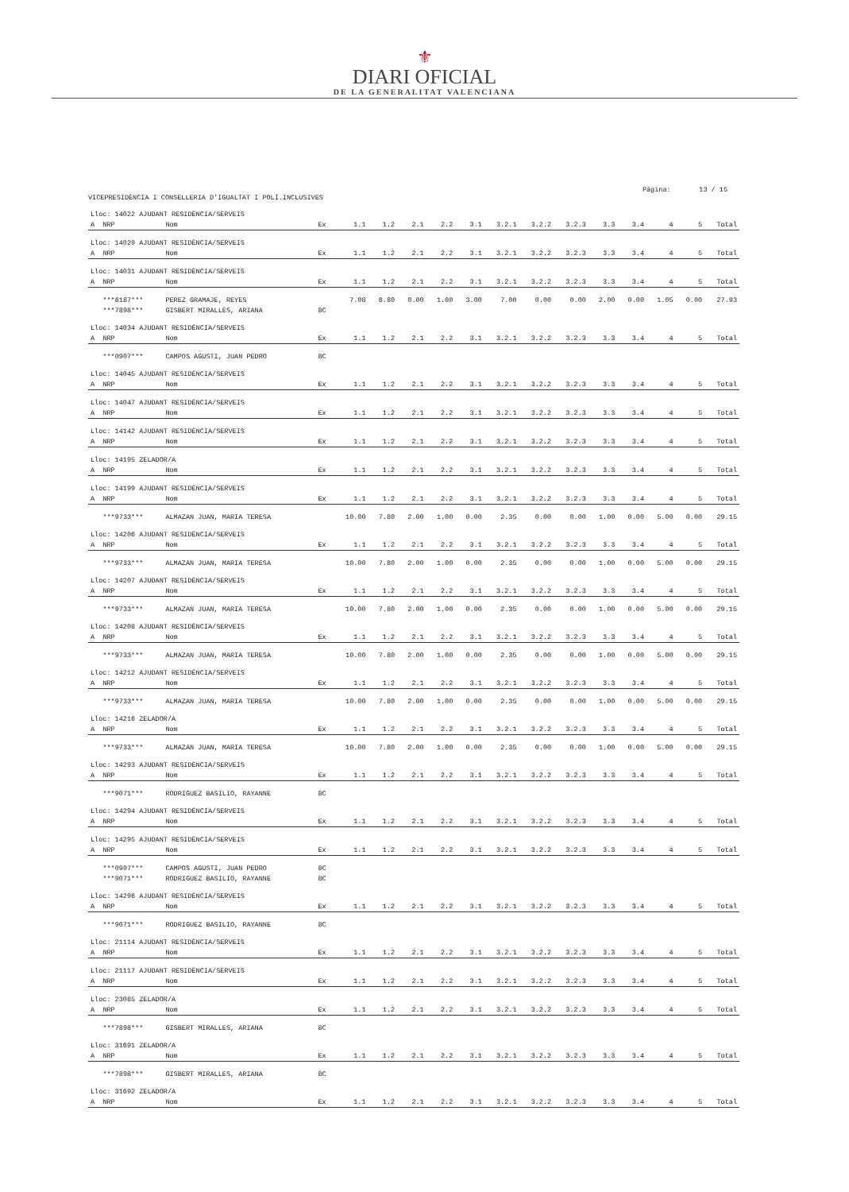⚜
DIARI OFICIAL
DE LA GENERALITAT VALENCIANA
Página: 13 / 15
VICEPRESIDÈNCIA I CONSELLERIA D'IGUALTAT I POLÍ.INCLUSIVES
| Lloc: 14022 AJUDANT RESIDÈNCIA/SERVEIS | | | | | | | | | | | | | | | | |
| A | NRP | Nom | Ex | 1.1 | 1.2 | 2.1 | 2.2 | 3.1 | 3.2.1 | 3.2.2 | 3.2.3 | 3.3 | 3.4 | 4 | 5 | Total |
| Lloc: 14029 AJUDANT RESIDÈNCIA/SERVEIS | | | | | | | | | | | | | | | | |
| A | NRP | Nom | Ex | 1.1 | 1.2 | 2.1 | 2.2 | 3.1 | 3.2.1 | 3.2.2 | 3.2.3 | 3.3 | 3.4 | 4 | 5 | Total |
| Lloc: 14031 AJUDANT RESIDÈNCIA/SERVEIS | | | | | | | | | | | | | | | | |
| A | NRP | Nom | Ex | 1.1 | 1.2 | 2.1 | 2.2 | 3.1 | 3.2.1 | 3.2.2 | 3.2.3 | 3.3 | 3.4 | 4 | 5 | Total |
| | ***6187*** | PEREZ GRAMAJE, REYES | | 7.08 | 6.80 | 0.00 | 1.00 | 3.00 | 7.00 | 0.00 | 0.00 | 2.00 | 0.00 | 1.05 | 0.00 | 27.93 |
| | ***7898*** | GISBERT MIRALLES, ARIANA | 8C | | | | | | | | | | | | | |
| Lloc: 14034 AJUDANT RESIDÈNCIA/SERVEIS | | | | | | | | | | | | | | | | |
| A | NRP | Nom | Ex | 1.1 | 1.2 | 2.1 | 2.2 | 3.1 | 3.2.1 | 3.2.2 | 3.2.3 | 3.3 | 3.4 | 4 | 5 | Total |
| | ***0907*** | CAMPOS AGUSTI, JUAN PEDRO | 8C | | | | | | | | | | | | | |
| Lloc: 14045 AJUDANT RESIDÈNCIA/SERVEIS | | | | | | | | | | | | | | | | |
| A | NRP | Nom | Ex | 1.1 | 1.2 | 2.1 | 2.2 | 3.1 | 3.2.1 | 3.2.2 | 3.2.3 | 3.3 | 3.4 | 4 | 5 | Total |
| Lloc: 14047 AJUDANT RESIDÈNCIA/SERVEIS | | | | | | | | | | | | | | | | |
| A | NRP | Nom | Ex | 1.1 | 1.2 | 2.1 | 2.2 | 3.1 | 3.2.1 | 3.2.2 | 3.2.3 | 3.3 | 3.4 | 4 | 5 | Total |
| Lloc: 14142 AJUDANT RESIDÈNCIA/SERVEIS | | | | | | | | | | | | | | | | |
| A | NRP | Nom | Ex | 1.1 | 1.2 | 2.1 | 2.2 | 3.1 | 3.2.1 | 3.2.2 | 3.2.3 | 3.3 | 3.4 | 4 | 5 | Total |
| Lloc: 14195 ZELADOR/A | | | | | | | | | | | | | | | | |
| A | NRP | Nom | Ex | 1.1 | 1.2 | 2.1 | 2.2 | 3.1 | 3.2.1 | 3.2.2 | 3.2.3 | 3.3 | 3.4 | 4 | 5 | Total |
| Lloc: 14199 AJUDANT RESIDÈNCIA/SERVEIS | | | | | | | | | | | | | | | | |
| A | NRP | Nom | Ex | 1.1 | 1.2 | 2.1 | 2.2 | 3.1 | 3.2.1 | 3.2.2 | 3.2.3 | 3.3 | 3.4 | 4 | 5 | Total |
| | ***9733*** | ALMAZAN JUAN, MARIA TERESA | | 10.00 | 7.80 | 2.00 | 1.00 | 0.00 | 2.35 | 0.00 | 0.00 | 1.00 | 0.00 | 5.00 | 0.00 | 29.15 |
| Lloc: 14206 AJUDANT RESIDÈNCIA/SERVEIS | | | | | | | | | | | | | | | | |
| A | NRP | Nom | Ex | 1.1 | 1.2 | 2.1 | 2.2 | 3.1 | 3.2.1 | 3.2.2 | 3.2.3 | 3.3 | 3.4 | 4 | 5 | Total |
| | ***9733*** | ALMAZAN JUAN, MARIA TERESA | | 10.00 | 7.80 | 2.00 | 1.00 | 0.00 | 2.35 | 0.00 | 0.00 | 1.00 | 0.00 | 5.00 | 0.00 | 29.15 |
| Lloc: 14207 AJUDANT RESIDÈNCIA/SERVEIS | | | | | | | | | | | | | | | | |
| A | NRP | Nom | Ex | 1.1 | 1.2 | 2.1 | 2.2 | 3.1 | 3.2.1 | 3.2.2 | 3.2.3 | 3.3 | 3.4 | 4 | 5 | Total |
| | ***9733*** | ALMAZAN JUAN, MARIA TERESA | | 10.00 | 7.80 | 2.00 | 1.00 | 0.00 | 2.35 | 0.00 | 0.00 | 1.00 | 0.00 | 5.00 | 0.00 | 29.15 |
| Lloc: 14208 AJUDANT RESIDÈNCIA/SERVEIS | | | | | | | | | | | | | | | | |
| A | NRP | Nom | Ex | 1.1 | 1.2 | 2.1 | 2.2 | 3.1 | 3.2.1 | 3.2.2 | 3.2.3 | 3.3 | 3.4 | 4 | 5 | Total |
| | ***9733*** | ALMAZAN JUAN, MARIA TERESA | | 10.00 | 7.80 | 2.00 | 1.00 | 0.00 | 2.35 | 0.00 | 0.00 | 1.00 | 0.00 | 5.00 | 0.00 | 29.15 |
| Lloc: 14212 AJUDANT RESIDÈNCIA/SERVEIS | | | | | | | | | | | | | | | | |
| A | NRP | Nom | Ex | 1.1 | 1.2 | 2.1 | 2.2 | 3.1 | 3.2.1 | 3.2.2 | 3.2.3 | 3.3 | 3.4 | 4 | 5 | Total |
| | ***9733*** | ALMAZAN JUAN, MARIA TERESA | | 10.00 | 7.80 | 2.00 | 1.00 | 0.00 | 2.35 | 0.00 | 0.00 | 1.00 | 0.00 | 5.00 | 0.00 | 29.15 |
| Lloc: 14216 ZELADOR/A | | | | | | | | | | | | | | | | |
| A | NRP | Nom | Ex | 1.1 | 1.2 | 2.1 | 2.2 | 3.1 | 3.2.1 | 3.2.2 | 3.2.3 | 3.3 | 3.4 | 4 | 5 | Total |
| | ***9733*** | ALMAZAN JUAN, MARIA TERESA | | 10.00 | 7.80 | 2.00 | 1.00 | 0.00 | 2.35 | 0.00 | 0.00 | 1.00 | 0.00 | 5.00 | 0.00 | 29.15 |
| Lloc: 14293 AJUDANT RESIDÈNCIA/SERVEIS | | | | | | | | | | | | | | | | |
| A | NRP | Nom | Ex | 1.1 | 1.2 | 2.1 | 2.2 | 3.1 | 3.2.1 | 3.2.2 | 3.2.3 | 3.3 | 3.4 | 4 | 5 | Total |
| | ***9071*** | RODRIGUEZ BASILIO, RAYANNE | 8C | | | | | | | | | | | | | |
| Lloc: 14294 AJUDANT RESIDÈNCIA/SERVEIS | | | | | | | | | | | | | | | | |
| A | NRP | Nom | Ex | 1.1 | 1.2 | 2.1 | 2.2 | 3.1 | 3.2.1 | 3.2.2 | 3.2.3 | 3.3 | 3.4 | 4 | 5 | Total |
| Lloc: 14295 AJUDANT RESIDÈNCIA/SERVEIS | | | | | | | | | | | | | | | | |
| A | NRP | Nom | Ex | 1.1 | 1.2 | 2.1 | 2.2 | 3.1 | 3.2.1 | 3.2.2 | 3.2.3 | 3.3 | 3.4 | 4 | 5 | Total |
| | ***0907*** | CAMPOS AGUSTI, JUAN PEDRO | 8C | | | | | | | | | | | | | |
| | ***9071*** | RODRIGUEZ BASILIO, RAYANNE | 8C | | | | | | | | | | | | | |
| Lloc: 14296 AJUDANT RESIDÈNCIA/SERVEIS | | | | | | | | | | | | | | | | |
| A | NRP | Nom | Ex | 1.1 | 1.2 | 2.1 | 2.2 | 3.1 | 3.2.1 | 3.2.2 | 3.2.3 | 3.3 | 3.4 | 4 | 5 | Total |
| | ***9071*** | RODRIGUEZ BASILIO, RAYANNE | 8C | | | | | | | | | | | | | |
| Lloc: 21114 AJUDANT RESIDÈNCIA/SERVEIS | | | | | | | | | | | | | | | | |
| A | NRP | Nom | Ex | 1.1 | 1.2 | 2.1 | 2.2 | 3.1 | 3.2.1 | 3.2.2 | 3.2.3 | 3.3 | 3.4 | 4 | 5 | Total |
| Lloc: 21117 AJUDANT RESIDÈNCIA/SERVEIS | | | | | | | | | | | | | | | | |
| A | NRP | Nom | Ex | 1.1 | 1.2 | 2.1 | 2.2 | 3.1 | 3.2.1 | 3.2.2 | 3.2.3 | 3.3 | 3.4 | 4 | 5 | Total |
| Lloc: 23085 ZELADOR/A | | | | | | | | | | | | | | | | |
| A | NRP | Nom | Ex | 1.1 | 1.2 | 2.1 | 2.2 | 3.1 | 3.2.1 | 3.2.2 | 3.2.3 | 3.3 | 3.4 | 4 | 5 | Total |
| | ***7898*** | GISBERT MIRALLES, ARIANA | 8C | | | | | | | | | | | | | |
| Lloc: 31691 ZELADOR/A | | | | | | | | | | | | | | | | |
| A | NRP | Nom | Ex | 1.1 | 1.2 | 2.1 | 2.2 | 3.1 | 3.2.1 | 3.2.2 | 3.2.3 | 3.3 | 3.4 | 4 | 5 | Total |
| | ***7898*** | GISBERT MIRALLES, ARIANA | 8C | | | | | | | | | | | | | |
| Lloc: 31692 ZELADOR/A | | | | | | | | | | | | | | | | |
| A | NRP | Nom | Ex | 1.1 | 1.2 | 2.1 | 2.2 | 3.1 | 3.2.1 | 3.2.2 | 3.2.3 | 3.3 | 3.4 | 4 | 5 | Total |